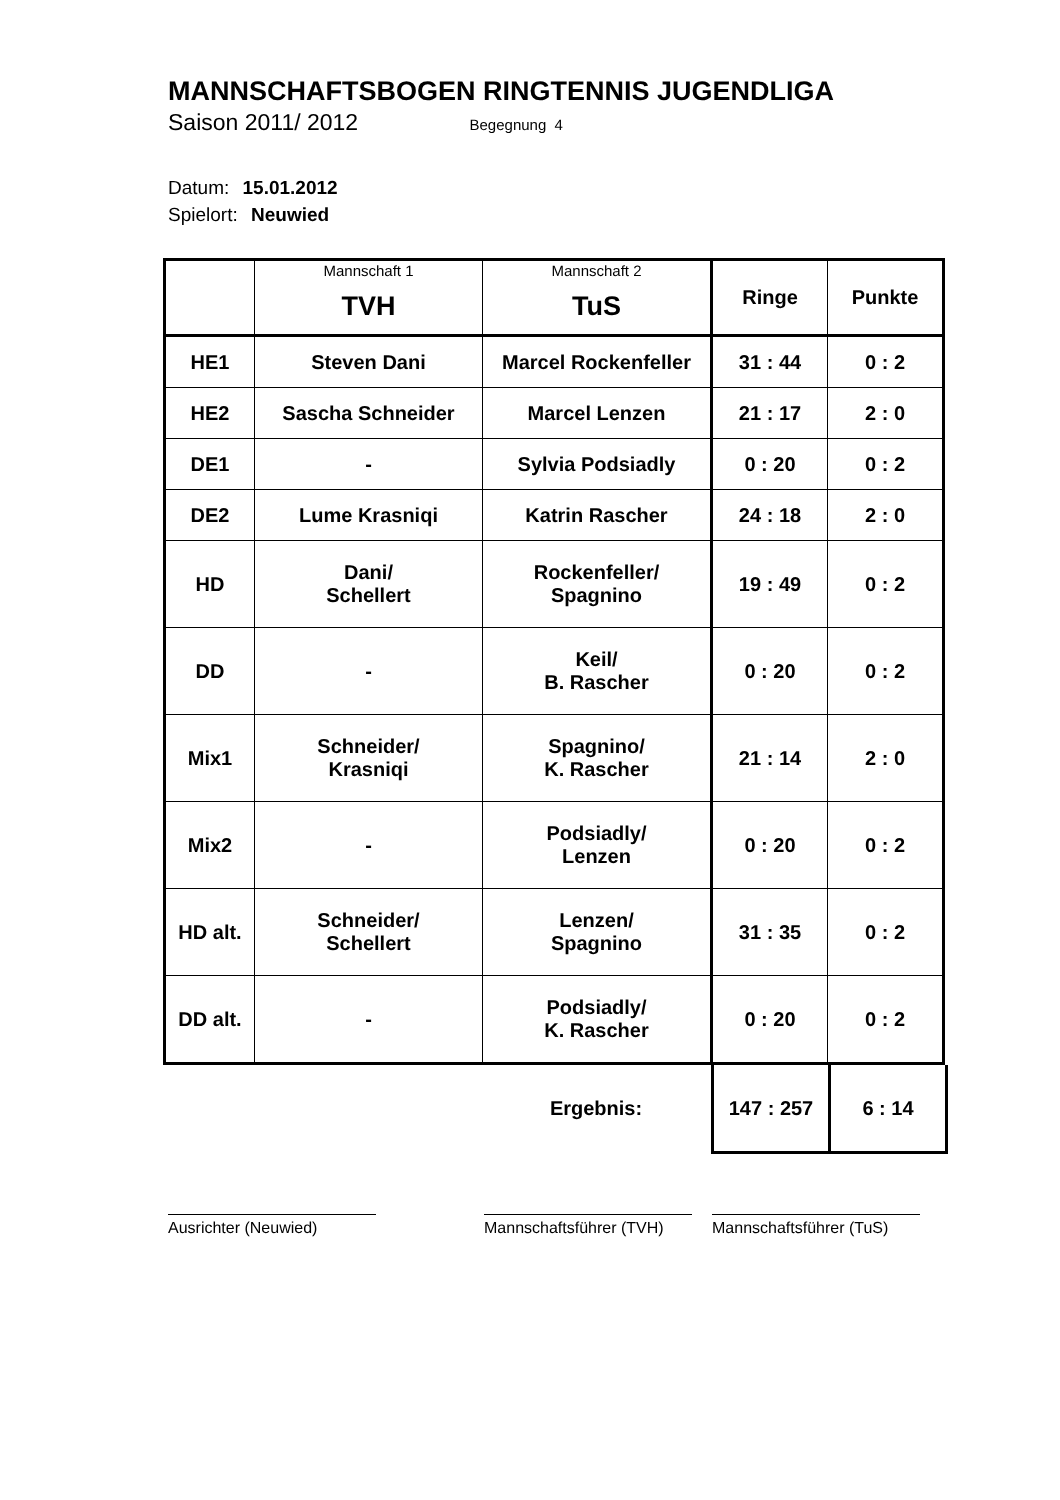MANNSCHAFTSBOGEN RINGTENNIS JUGENDLIGA
Saison 2011/ 2012 Begegnung 4
Datum: 15.01.2012
Spielort: Neuwied
| | Mannschaft 1 TVH | Mannschaft 2 TuS | Ringe | Punkte |
| HE1 | Steven Dani | Marcel Rockenfeller | 31 : 44 | 0 : 2 |
| HE2 | Sascha Schneider | Marcel Lenzen | 21 : 17 | 2 : 0 |
| DE1 | - | Sylvia Podsiadly | 0 : 20 | 0 : 2 |
| DE2 | Lume Krasniqi | Katrin Rascher | 24 : 18 | 2 : 0 |
| HD | Dani/ Schellert | Rockenfeller/ Spagnino | 19 : 49 | 0 : 2 |
| DD | - | Keil/ B. Rascher | 0 : 20 | 0 : 2 |
| Mix1 | Schneider/ Krasniqi | Spagnino/ K. Rascher | 21 : 14 | 2 : 0 |
| Mix2 | - | Podsiadly/ Lenzen | 0 : 20 | 0 : 2 |
| HD alt. | Schneider/ Schellert | Lenzen/ Spagnino | 31 : 35 | 0 : 2 |
| DD alt. | - | Podsiadly/ K. Rascher | 0 : 20 | 0 : 2 |
| | Ergebnis: | 147 : 257 | 6 : 14 |
Ausrichter (Neuwied) Mannschaftsführer (TVH)
Mannschaftsführer (TuS)